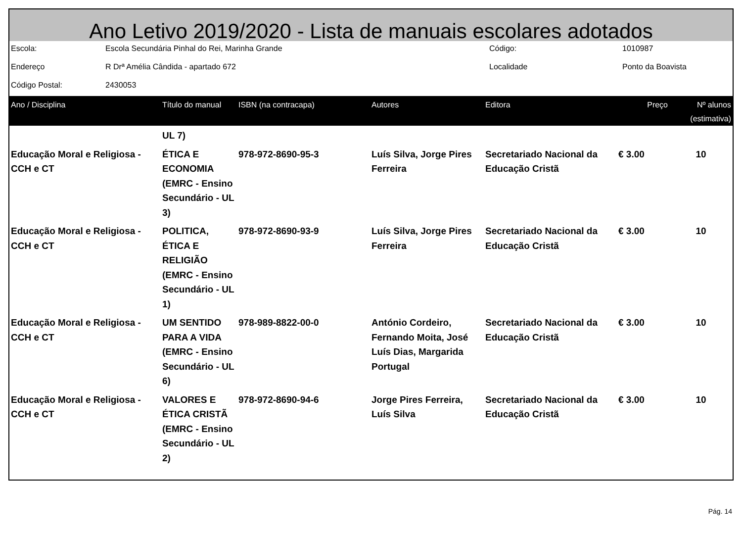Ano Letivo 2019/2020 - Lista de manuais escolares adotados
| Escola: | Escola Secundária Pinhal do Rei, Marinha Grande | Código: | 1010987 |
| Endereço | R Drª Amélia Cândida - apartado 672 | Localidade | Ponto da Boavista |
| Código Postal: | 2430053 | | |
| Ano / Disciplina | Título do manual | ISBN (na contracapa) | Autores | Editora | Preço | Nº alunos (estimativa) |
| --- | --- | --- | --- | --- | --- | --- |
| | UL 7) | | | | | |
| Educação Moral e Religiosa - CCH e CT | ÉTICA E ECONOMIA (EMRC - Ensino Secundário - UL 3) | 978-972-8690-95-3 | Luís Silva, Jorge Pires Ferreira | Secretariado Nacional da Educação Cristã | € 3.00 | 10 |
| Educação Moral e Religiosa - CCH e CT | POLITICA, ÉTICA E RELIGIÃO (EMRC - Ensino Secundário - UL 1) | 978-972-8690-93-9 | Luís Silva, Jorge Pires Ferreira | Secretariado Nacional da Educação Cristã | € 3.00 | 10 |
| Educação Moral e Religiosa - CCH e CT | UM SENTIDO PARA A VIDA (EMRC - Ensino Secundário - UL 6) | 978-989-8822-00-0 | António Cordeiro, Fernando Moita, José Luís Dias, Margarida Portugal | Secretariado Nacional da Educação Cristã | € 3.00 | 10 |
| Educação Moral e Religiosa - CCH e CT | VALORES E ÉTICA CRISTÃ (EMRC - Ensino Secundário - UL 2) | 978-972-8690-94-6 | Jorge Pires Ferreira, Luís Silva | Secretariado Nacional da Educação Cristã | € 3.00 | 10 |
Pág. 14